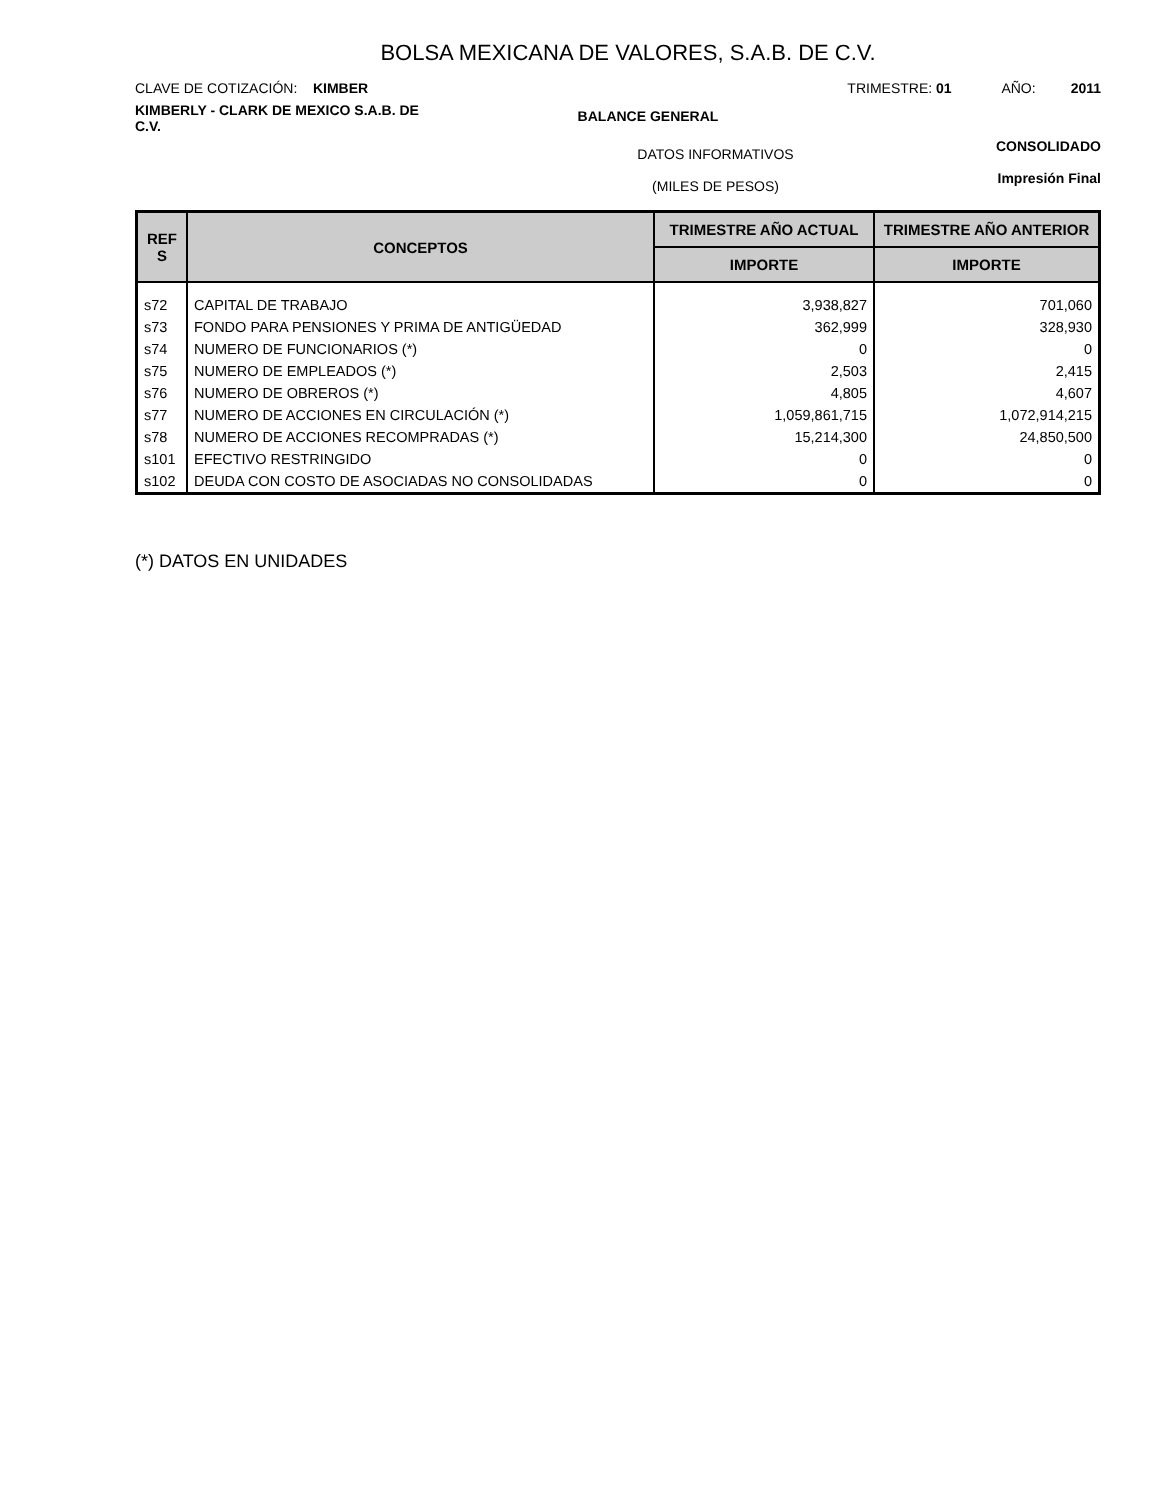BOLSA MEXICANA DE VALORES, S.A.B. DE C.V.
CLAVE DE COTIZACIÓN: KIMBER TRIMESTRE: 01 AÑO: 2011
KIMBERLY - CLARK DE MEXICO S.A.B. DE C.V.
BALANCE GENERAL
DATOS INFORMATIVOS
(MILES DE PESOS)
CONSOLIDADO
Impresión Final
| REF S | CONCEPTOS | TRIMESTRE AÑO ACTUAL | TRIMESTRE AÑO ANTERIOR |
| --- | --- | --- | --- |
| | | IMPORTE | IMPORTE |
| s72 | CAPITAL DE TRABAJO | 3,938,827 | 701,060 |
| s73 | FONDO PARA PENSIONES Y PRIMA DE ANTIGÜEDAD | 362,999 | 328,930 |
| s74 | NUMERO DE FUNCIONARIOS (*) | 0 | 0 |
| s75 | NUMERO DE EMPLEADOS (*) | 2,503 | 2,415 |
| s76 | NUMERO DE OBREROS (*) | 4,805 | 4,607 |
| s77 | NUMERO DE ACCIONES EN CIRCULACIÓN (*) | 1,059,861,715 | 1,072,914,215 |
| s78 | NUMERO DE ACCIONES RECOMPRADAS (*) | 15,214,300 | 24,850,500 |
| s101 | EFECTIVO RESTRINGIDO | 0 | 0 |
| s102 | DEUDA CON COSTO DE ASOCIADAS NO CONSOLIDADAS | 0 | 0 |
(*) DATOS EN UNIDADES